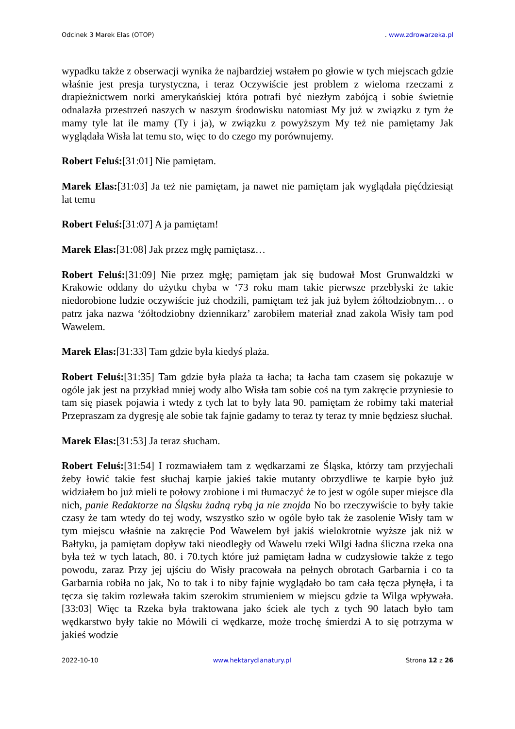Odcinek 3 Marek Elas (OTOP). www.zdrowarzeka.pl
wypadku także z obserwacji wynika że najbardziej wstałem po głowie w tych miejscach gdzie właśnie jest presja turystyczna, i teraz Oczywiście jest problem z wieloma rzeczami z drapieżnictwem norki amerykańskiej która potrafi być niezłym zabójcą i sobie świetnie odnalazła przestrzeń naszych w naszym środowisku natomiast My już w związku z tym że mamy tyle lat ile mamy (Ty i ja), w związku z powyższym My też nie pamiętamy Jak wyglądała Wisła lat temu sto, więc to do czego my porównujemy.
Robert Feluś:[31:01] Nie pamiętam.
Marek Elas:[31:03] Ja też nie pamiętam, ja nawet nie pamiętam jak wyglądała pięćdziesiąt lat temu
Robert Feluś:[31:07] A ja pamiętam!
Marek Elas:[31:08] Jak przez mgłę pamiętasz…
Robert Feluś:[31:09] Nie przez mgłę; pamiętam jak się budował Most Grunwaldzki w Krakowie oddany do użytku chyba w ‘73 roku mam takie pierwsze przebłyski że takie niedorobione ludzie oczywiście już chodzili, pamiętam też jak już byłem żółtodziobnym… o patrz jaka nazwa ‘żółtodziobny dziennikarz’ zarobiłem materiał znad zakola Wisły tam pod Wawelem.
Marek Elas:[31:33] Tam gdzie była kiedyś plaża.
Robert Feluś:[31:35] Tam gdzie była plaża ta łacha; ta łacha tam czasem się pokazuje w ogóle jak jest na przykład mniej wody albo Wisła tam sobie coś na tym zakręcie przyniesie to tam się piasek pojawia i wtedy z tych lat to były lata 90. pamiętam że robimy taki materiał Przepraszam za dygresję ale sobie tak fajnie gadamy to teraz ty teraz ty mnie będziesz słuchał.
Marek Elas:[31:53] Ja teraz słucham.
Robert Feluś:[31:54] I rozmawiałem tam z wędkarzami ze Śląska, którzy tam przyjechali żeby łowić takie fest słuchaj karpie jakieś takie mutanty obrzydliwe te karpie było już widziałem bo już mieli te połowy zrobione i mi tłumaczyć że to jest w ogóle super miejsce dla nich, panie Redaktorze na Śląsku żadną rybą ja nie znojda No bo rzeczywiście to były takie czasy że tam wtedy do tej wody, wszystko szło w ogóle było tak że zasolenie Wisły tam w tym miejscu właśnie na zakręcie Pod Wawelem był jakiś wielokrotnie wyższe jak niż w Bałtyku, ja pamiętam dopływ taki nieodległy od Wawelu rzeki Wilgi ładna śliczna rzeka ona była też w tych latach, 80. i 70.tych które już pamiętam ładna w cudzysłowie także z tego powodu, zaraz Przy jej ujściu do Wisły pracowała na pełnych obrotach Garbarnia i co ta Garbarnia robiła no jak, No to tak i to niby fajnie wyglądało bo tam cała tęcza płynęła, i ta tęcza się takim rozlewała takim szerokim strumieniem w miejscu gdzie ta Wilga wpływała. [33:03] Więc ta Rzeka była traktowana jako ściek ale tych z tych 90 latach było tam wędkarstwo były takie no Mówili ci wędkarze, może trochę śmierdzi A to się potrzyma w jakieś wodzie
2022-10-10 www.hektarydlanatury.pl Strona 12 z 26